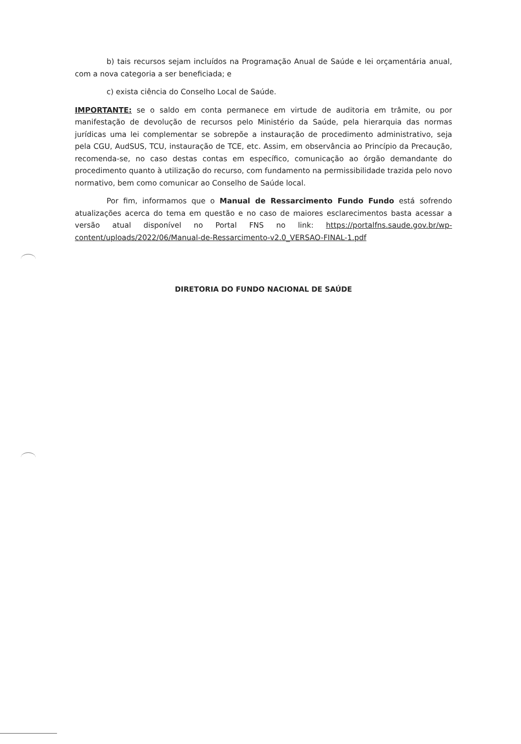b) tais recursos sejam incluídos na Programação Anual de Saúde e lei orçamentária anual, com a nova categoria a ser beneficiada; e
c) exista ciência do Conselho Local de Saúde.
IMPORTANTE: se o saldo em conta permanece em virtude de auditoria em trâmite, ou por manifestação de devolução de recursos pelo Ministério da Saúde, pela hierarquia das normas jurídicas uma lei complementar se sobrepõe a instauração de procedimento administrativo, seja pela CGU, AudSUS, TCU, instauração de TCE, etc. Assim, em observância ao Princípio da Precaução, recomenda-se, no caso destas contas em específico, comunicação ao órgão demandante do procedimento quanto à utilização do recurso, com fundamento na permissibilidade trazida pelo novo normativo, bem como comunicar ao Conselho de Saúde local.
Por fim, informamos que o Manual de Ressarcimento Fundo Fundo está sofrendo atualizações acerca do tema em questão e no caso de maiores esclarecimentos basta acessar a versão atual disponível no Portal FNS no link: https://portalfns.saude.gov.br/wp-content/uploads/2022/06/Manual-de-Ressarcimento-v2.0_VERSAO-FINAL-1.pdf
DIRETORIA DO FUNDO NACIONAL DE SAÚDE